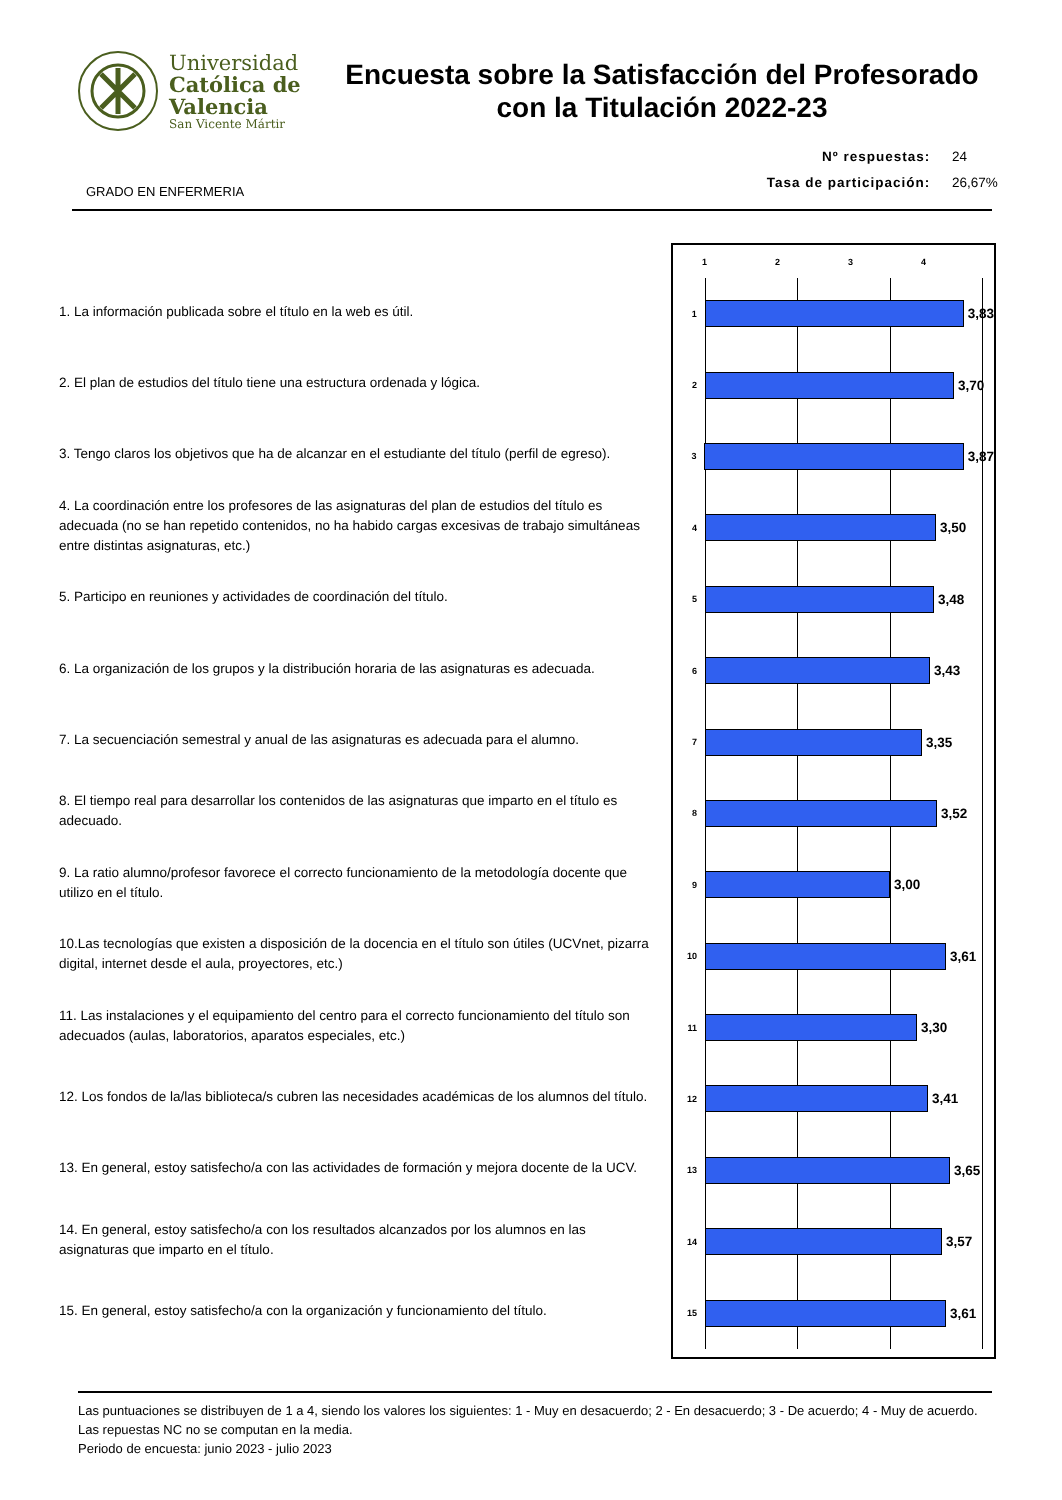Universidad
Católica de
Valencia
San Vicente Mártir
Encuesta sobre la Satisfacción del Profesorado
con la Titulación 2022-23
Nº respuestas: 24
Tasa de participación: 26,67%
GRADO EN ENFERMERIA
1. La información publicada sobre el título en la web es útil.
2. El plan de estudios del título tiene una estructura ordenada y lógica.
3. Tengo claros los objetivos que ha de alcanzar en el estudiante del título (perfil de egreso).
4. La coordinación entre los profesores de las asignaturas del plan de estudios del título es adecuada (no se han repetido contenidos, no ha habido cargas excesivas de trabajo simultáneas entre distintas asignaturas, etc.)
5. Participo en reuniones y actividades de coordinación del título.
6. La organización de los grupos y la distribución horaria de las asignaturas es adecuada.
7. La secuenciación semestral y anual de las asignaturas es adecuada para el alumno.
8. El tiempo real para desarrollar los contenidos de las asignaturas que imparto en el título es adecuado.
9. La ratio alumno/profesor favorece el correcto funcionamiento de la metodología docente que utilizo en el título.
10.Las tecnologías que existen a disposición de la docencia en el título son útiles (UCVnet, pizarra digital, internet desde el aula, proyectores, etc.)
11. Las instalaciones y el equipamiento del centro para el correcto funcionamiento del título son adecuados (aulas, laboratorios, aparatos especiales, etc.)
12. Los fondos de la/las biblioteca/s cubren las necesidades académicas de los alumnos del título.
13. En general, estoy satisfecho/a con las actividades de formación y mejora docente de la UCV.
14. En general, estoy satisfecho/a con los resultados alcanzados por los alumnos en las asignaturas que imparto en el título.
15. En general, estoy satisfecho/a con la organización y funcionamiento del título.
1 2 3 4
1
3,83
2
3,70
3
3,87
4
3,50
5
3,48
6
3,43
7
3,35
8
3,52
9
3,00
10
3,61
11
3,30
12
3,41
13
3,65
14
3,57
15
3,61
Las puntuaciones se distribuyen de 1 a 4, siendo los valores los siguientes: 1 - Muy en desacuerdo; 2 - En desacuerdo; 3 - De acuerdo; 4 - Muy de acuerdo. Las repuestas NC no se computan en la media.
Periodo de encuesta: junio 2023 - julio 2023